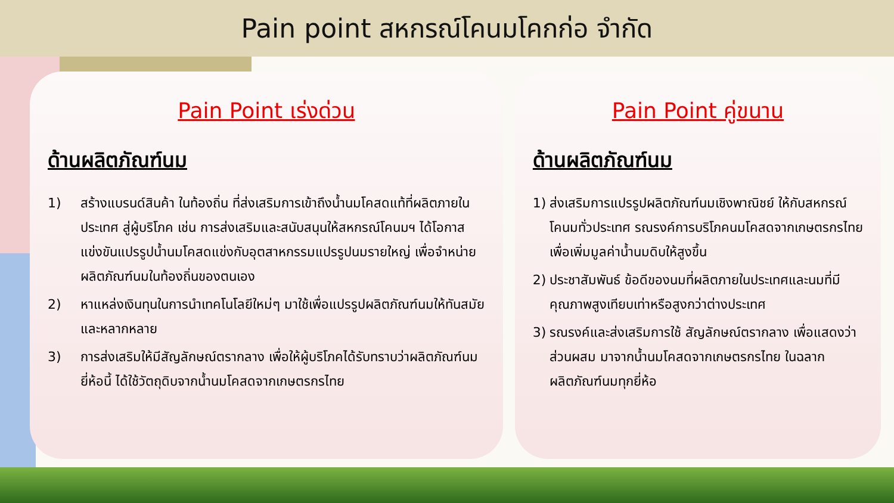Pain point สหกรณ์โคนมโคกก่อ จำกัด
Pain Point เร่งด่วน
ด้านผลิตภัณฑ์นม
1) สร้างแบรนด์สินค้า ในท้องถิ่น ที่ส่งเสริมการเข้าถึงน้ำนมโคสดแท้ที่ผลิตภายในประเทศ สู่ผู้บริโภค เช่น การส่งเสริมและสนับสนุนให้สหกรณ์โคนมฯ ได้โอกาสแข่งขันแปรรูปน้ำนมโคสดแข่งกับอุตสาหกรรมแปรรูปนมรายใหญ่ เพื่อจำหน่ายผลิตภัณฑ์นมในท้องถิ่นของตนเอง
2) หาแหล่งเงินทุนในการนำเทคโนโลยีใหม่ๆ มาใช้เพื่อแปรรูปผลิตภัณฑ์นมให้ทันสมัยและหลากหลาย
3) การส่งเสริมให้มีสัญลักษณ์ตรากลาง เพื่อให้ผู้บริโภคได้รับทราบว่าผลิตภัณฑ์นมยี่ห้อนี้ ได้ใช้วัตถุดิบจากน้ำนมโคสดจากเกษตรกรไทย
Pain Point คู่ขนาน
ด้านผลิตภัณฑ์นม
1) ส่งเสริมการแปรรูปผลิตภัณฑ์นมเชิงพาณิชย์ ให้กับสหกรณ์โคนมทั่วประเทศ รณรงค์การบริโภคนมโคสดจากเกษตรกรไทย เพื่อเพิ่มมูลค่าน้ำนมดิบให้สูงขึ้น
2) ประชาสัมพันธ์ ข้อดีของนมที่ผลิตภายในประเทศและนมที่มีคุณภาพสูงเทียบเท่าหรือสูงกว่าต่างประเทศ
3) รณรงค์และส่งเสริมการใช้ สัญลักษณ์ตรากลาง เพื่อแสดงว่าส่วนผสม มาจากน้ำนมโคสดจากเกษตรกรไทย ในฉลากผลิตภัณฑ์นมทุกยี่ห้อ